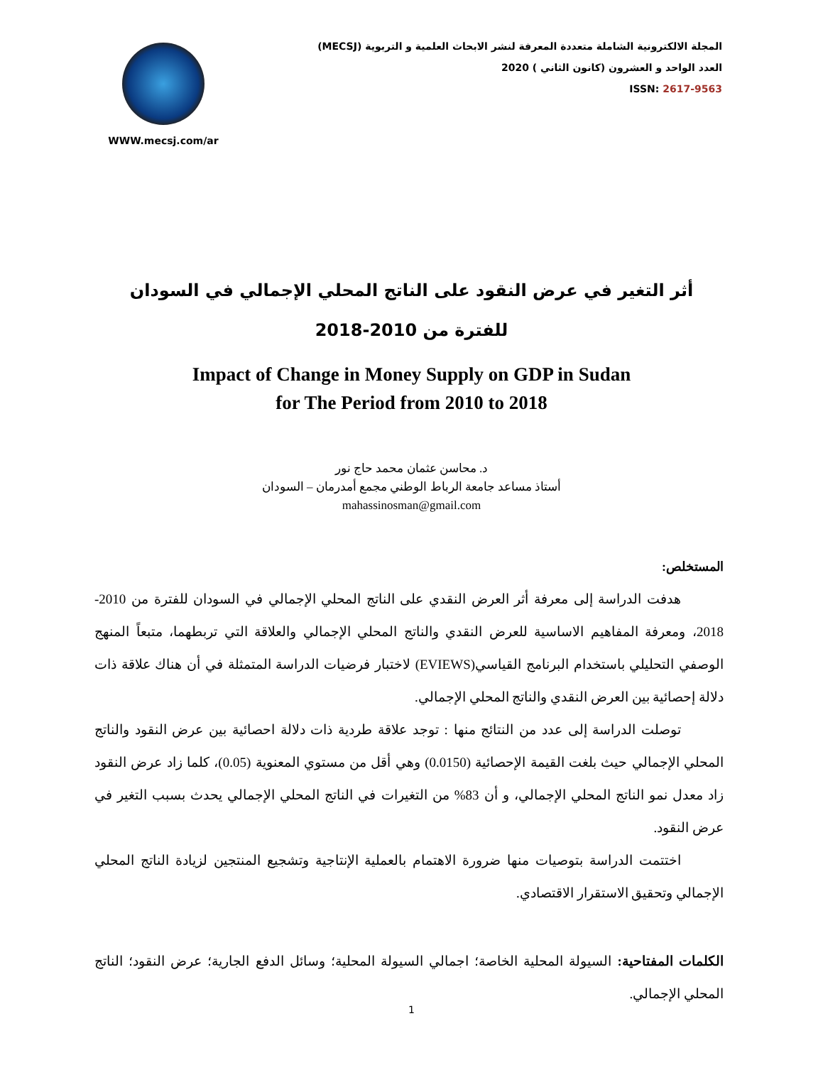WWW.mecsj.com/ar
المجلة الالكترونية الشاملة متعددة المعرفة لنشر الابحاث العلمية و التربوية (MECSJ)
العدد الواحد و العشرون (كانون الثاني ) 2020
ISSN: 2617-9563
أثر التغير في عرض النقود على الناتج المحلي الإجمالي في السودان
للفترة من 2010-2018
Impact of Change in Money Supply on GDP in Sudan
for The Period from 2010 to 2018
د. محاسن عثمان محمد حاج نور
أستاذ مساعد جامعة الرباط الوطني مجمع أمدرمان – السودان
mahassinosman@gmail.com
المستخلص:
هدفت الدراسة إلى معرفة أثر العرض النقدي على الناتج المحلي الإجمالي في السودان للفترة من 2010-2018، ومعرفة المفاهيم الاساسية للعرض النقدي والناتج المحلي الإجمالي والعلاقة التي تربطهما، متبعاً المنهج الوصفي التحليلي باستخدام البرنامج القياسي(EVIEWS) لاختبار فرضيات الدراسة المتمثلة في أن هناك علاقة ذات دلالة إحصائية بين العرض النقدي والناتج المحلي الإجمالي.
توصلت الدراسة إلى عدد من النتائج منها : توجد علاقة طردية ذات دلالة احصائية بين عرض النقود والناتج المحلي الإجمالي حيث بلغت القيمة الإحصائية (0.0150) وهي أقل من مستوي المعنوية (0.05)، كلما زاد عرض النقود زاد معدل نمو الناتج المحلي الإجمالي، و أن 83% من التغيرات في الناتج المحلي الإجمالي يحدث بسبب التغير في عرض النقود.
اختتمت الدراسة بتوصيات منها ضرورة الاهتمام بالعملية الإنتاجية وتشجيع المنتجين لزيادة الناتج المحلي الإجمالي وتحقيق الاستقرار الاقتصادي.
الكلمات المفتاحية: السيولة المحلية الخاصة؛ اجمالي السيولة المحلية؛ وسائل الدفع الجارية؛ عرض النقود؛ الناتج المحلي الإجمالي.
1